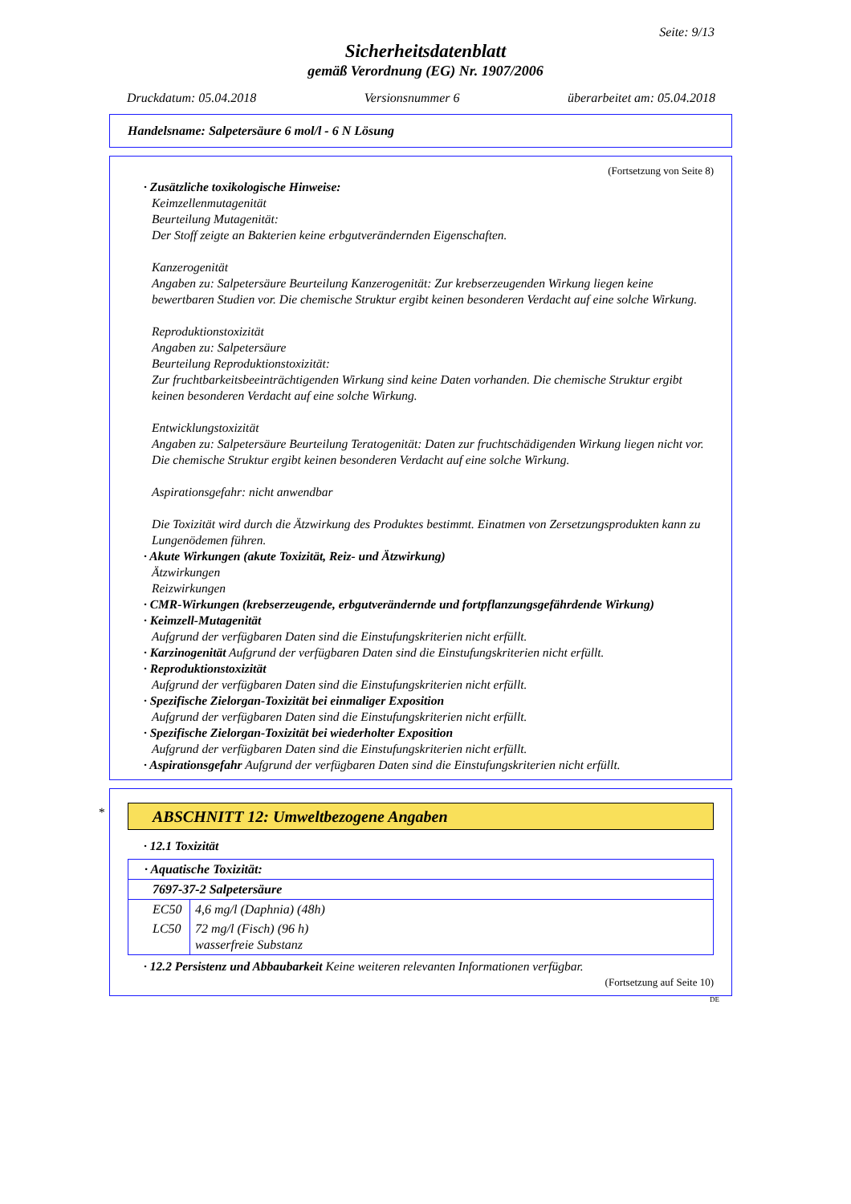Seite: 9/13
Sicherheitsdatenblatt
gemäß Verordnung (EG) Nr. 1907/2006
Druckdatum: 05.04.2018 Versionsnummer 6 überarbeitet am: 05.04.2018
Handelsname: Salpetersäure 6 mol/l - 6 N Lösung
(Fortsetzung von Seite 8)
· Zusätzliche toxikologische Hinweise:
Keimzellenmutagenität
Beurteilung Mutagenität:
Der Stoff zeigte an Bakterien keine erbgutverändernden Eigenschaften.
Kanzerogenität
Angaben zu: Salpetersäure Beurteilung Kanzerogenität: Zur krebserzeugenden Wirkung liegen keine bewertbaren Studien vor. Die chemische Struktur ergibt keinen besonderen Verdacht auf eine solche Wirkung.
Reproduktionstoxizität
Angaben zu: Salpetersäure
Beurteilung Reproduktionstoxizität:
Zur fruchtbarkeitsbeeinträchtigenden Wirkung sind keine Daten vorhanden. Die chemische Struktur ergibt keinen besonderen Verdacht auf eine solche Wirkung.
Entwicklungstoxizität
Angaben zu: Salpetersäure Beurteilung Teratogenität: Daten zur fruchtschädigenden Wirkung liegen nicht vor. Die chemische Struktur ergibt keinen besonderen Verdacht auf eine solche Wirkung.
Aspirationsgefahr: nicht anwendbar
Die Toxizität wird durch die Ätzwirkung des Produktes bestimmt. Einatmen von Zersetzungsprodukten kann zu Lungenödemen führen.
· Akute Wirkungen (akute Toxizität, Reiz- und Ätzwirkung)
Ätzwirkungen
Reizwirkungen
· CMR-Wirkungen (krebserzeugende, erbgutverändernde und fortpflanzungsgefährdende Wirkung)
· Keimzell-Mutagenität
Aufgrund der verfügbaren Daten sind die Einstufungskriterien nicht erfüllt.
· Karzinogenität Aufgrund der verfügbaren Daten sind die Einstufungskriterien nicht erfüllt.
· Reproduktionstoxizität
Aufgrund der verfügbaren Daten sind die Einstufungskriterien nicht erfüllt.
· Spezifische Zielorgan-Toxizität bei einmaliger Exposition
Aufgrund der verfügbaren Daten sind die Einstufungskriterien nicht erfüllt.
· Spezifische Zielorgan-Toxizität bei wiederholter Exposition
Aufgrund der verfügbaren Daten sind die Einstufungskriterien nicht erfüllt.
· Aspirationsgefahr Aufgrund der verfügbaren Daten sind die Einstufungskriterien nicht erfüllt.
*
ABSCHNITT 12: Umweltbezogene Angaben
· 12.1 Toxizität
| · Aquatische Toxizität: | |
| 7697-37-2 Salpetersäure | |
| EC50 | 4,6 mg/l (Daphnia) (48h) |
| LC50 | 72 mg/l (Fisch) (96 h) wasserfreie Substanz |
· 12.2 Persistenz und Abbaubarkeit Keine weiteren relevanten Informationen verfügbar.
(Fortsetzung auf Seite 10)
DE